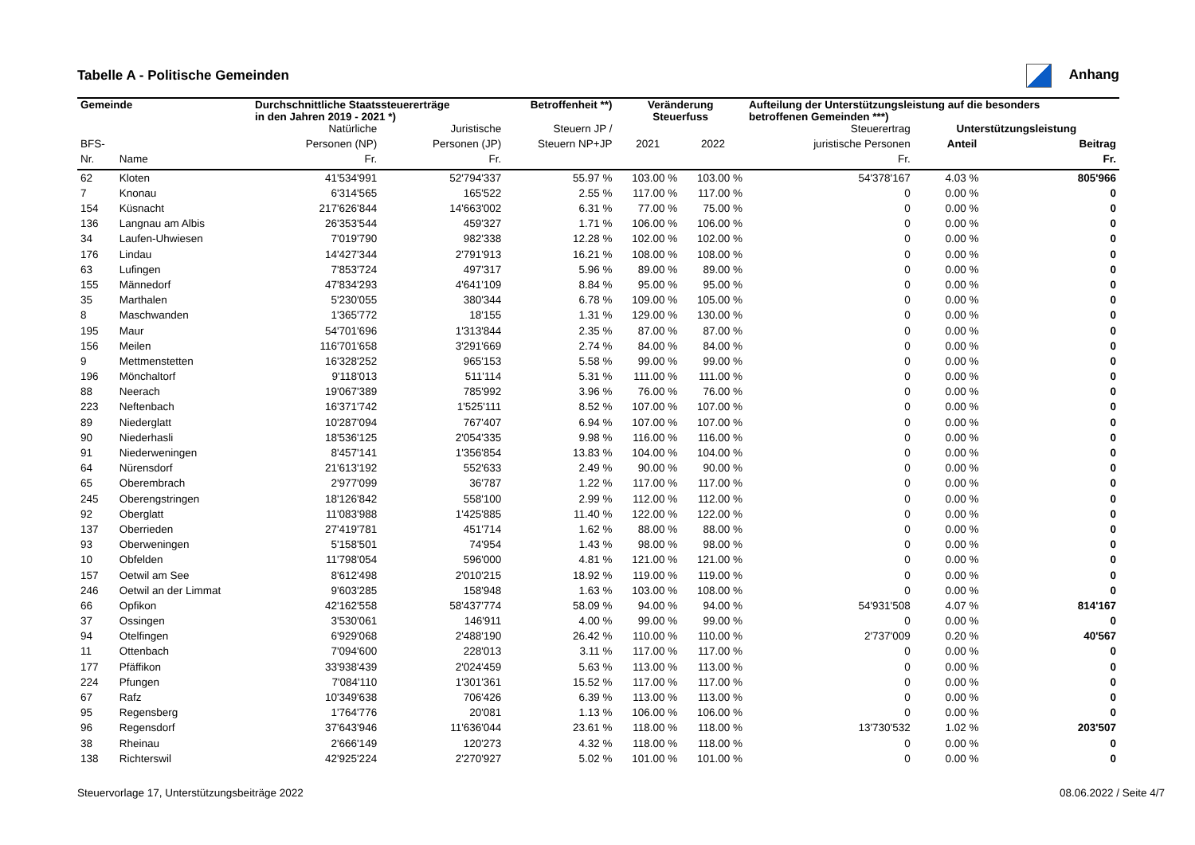Tabelle A - Politische Gemeinden Anhang
| Gemeinde | | Durchschnittliche Staatssteuererträge in den Jahren 2019 - 2021 *) | | Betroffenheit **) | Veränderung Steuerfuss | | Aufteilung der Unterstützungsleistung auf die besonders betroffenen Gemeinden ***) | | |
| --- | --- | --- | --- | --- | --- | --- | --- | --- | --- |
| | | Natürliche | Juristische | Steuern JP / | | | Steuerertrag | Unterstützungsleistung | |
| BFS- | | Personen (NP) | Personen (JP) | Steuern NP+JP | 2021 | 2022 | juristische Personen | Anteil | Beitrag |
| Nr. | Name | Fr. | Fr. | | | | Fr. | | Fr. |
| 62 | Kloten | 41'534'991 | 52'794'337 | 55.97 % | 103.00 % | 103.00 % | 54'378'167 | 4.03 % | 805'966 |
| 7 | Knonau | 6'314'565 | 165'522 | 2.55 % | 117.00 % | 117.00 % | 0 | 0.00 % | 0 |
| 154 | Küsnacht | 217'626'844 | 14'663'002 | 6.31 % | 77.00 % | 75.00 % | 0 | 0.00 % | 0 |
| 136 | Langnau am Albis | 26'353'544 | 459'327 | 1.71 % | 106.00 % | 106.00 % | 0 | 0.00 % | 0 |
| 34 | Laufen-Uhwiesen | 7'019'790 | 982'338 | 12.28 % | 102.00 % | 102.00 % | 0 | 0.00 % | 0 |
| 176 | Lindau | 14'427'344 | 2'791'913 | 16.21 % | 108.00 % | 108.00 % | 0 | 0.00 % | 0 |
| 63 | Lufingen | 7'853'724 | 497'317 | 5.96 % | 89.00 % | 89.00 % | 0 | 0.00 % | 0 |
| 155 | Männedorf | 47'834'293 | 4'641'109 | 8.84 % | 95.00 % | 95.00 % | 0 | 0.00 % | 0 |
| 35 | Marthalen | 5'230'055 | 380'344 | 6.78 % | 109.00 % | 105.00 % | 0 | 0.00 % | 0 |
| 8 | Maschwanden | 1'365'772 | 18'155 | 1.31 % | 129.00 % | 130.00 % | 0 | 0.00 % | 0 |
| 195 | Maur | 54'701'696 | 1'313'844 | 2.35 % | 87.00 % | 87.00 % | 0 | 0.00 % | 0 |
| 156 | Meilen | 116'701'658 | 3'291'669 | 2.74 % | 84.00 % | 84.00 % | 0 | 0.00 % | 0 |
| 9 | Mettmenstetten | 16'328'252 | 965'153 | 5.58 % | 99.00 % | 99.00 % | 0 | 0.00 % | 0 |
| 196 | Mönchaltorf | 9'118'013 | 511'114 | 5.31 % | 111.00 % | 111.00 % | 0 | 0.00 % | 0 |
| 88 | Neerach | 19'067'389 | 785'992 | 3.96 % | 76.00 % | 76.00 % | 0 | 0.00 % | 0 |
| 223 | Neftenbach | 16'371'742 | 1'525'111 | 8.52 % | 107.00 % | 107.00 % | 0 | 0.00 % | 0 |
| 89 | Niederglatt | 10'287'094 | 767'407 | 6.94 % | 107.00 % | 107.00 % | 0 | 0.00 % | 0 |
| 90 | Niederhasli | 18'536'125 | 2'054'335 | 9.98 % | 116.00 % | 116.00 % | 0 | 0.00 % | 0 |
| 91 | Niederweningen | 8'457'141 | 1'356'854 | 13.83 % | 104.00 % | 104.00 % | 0 | 0.00 % | 0 |
| 64 | Nürensdorf | 21'613'192 | 552'633 | 2.49 % | 90.00 % | 90.00 % | 0 | 0.00 % | 0 |
| 65 | Oberembrach | 2'977'099 | 36'787 | 1.22 % | 117.00 % | 117.00 % | 0 | 0.00 % | 0 |
| 245 | Oberengstringen | 18'126'842 | 558'100 | 2.99 % | 112.00 % | 112.00 % | 0 | 0.00 % | 0 |
| 92 | Oberglatt | 11'083'988 | 1'425'885 | 11.40 % | 122.00 % | 122.00 % | 0 | 0.00 % | 0 |
| 137 | Oberrieden | 27'419'781 | 451'714 | 1.62 % | 88.00 % | 88.00 % | 0 | 0.00 % | 0 |
| 93 | Oberweningen | 5'158'501 | 74'954 | 1.43 % | 98.00 % | 98.00 % | 0 | 0.00 % | 0 |
| 10 | Obfelden | 11'798'054 | 596'000 | 4.81 % | 121.00 % | 121.00 % | 0 | 0.00 % | 0 |
| 157 | Oetwil am See | 8'612'498 | 2'010'215 | 18.92 % | 119.00 % | 119.00 % | 0 | 0.00 % | 0 |
| 246 | Oetwil an der Limmat | 9'603'285 | 158'948 | 1.63 % | 103.00 % | 108.00 % | 0 | 0.00 % | 0 |
| 66 | Opfikon | 42'162'558 | 58'437'774 | 58.09 % | 94.00 % | 94.00 % | 54'931'508 | 4.07 % | 814'167 |
| 37 | Ossingen | 3'530'061 | 146'911 | 4.00 % | 99.00 % | 99.00 % | 0 | 0.00 % | 0 |
| 94 | Otelfingen | 6'929'068 | 2'488'190 | 26.42 % | 110.00 % | 110.00 % | 2'737'009 | 0.20 % | 40'567 |
| 11 | Ottenbach | 7'094'600 | 228'013 | 3.11 % | 117.00 % | 117.00 % | 0 | 0.00 % | 0 |
| 177 | Pfäffikon | 33'938'439 | 2'024'459 | 5.63 % | 113.00 % | 113.00 % | 0 | 0.00 % | 0 |
| 224 | Pfungen | 7'084'110 | 1'301'361 | 15.52 % | 117.00 % | 117.00 % | 0 | 0.00 % | 0 |
| 67 | Rafz | 10'349'638 | 706'426 | 6.39 % | 113.00 % | 113.00 % | 0 | 0.00 % | 0 |
| 95 | Regensberg | 1'764'776 | 20'081 | 1.13 % | 106.00 % | 106.00 % | 0 | 0.00 % | 0 |
| 96 | Regensdorf | 37'643'946 | 11'636'044 | 23.61 % | 118.00 % | 118.00 % | 13'730'532 | 1.02 % | 203'507 |
| 38 | Rheinau | 2'666'149 | 120'273 | 4.32 % | 118.00 % | 118.00 % | 0 | 0.00 % | 0 |
| 138 | Richterswil | 42'925'224 | 2'270'927 | 5.02 % | 101.00 % | 101.00 % | 0 | 0.00 % | 0 |
Steuervorlage 17, Unterstützungsbeiträge 2022 08.06.2022 / Seite 4/7